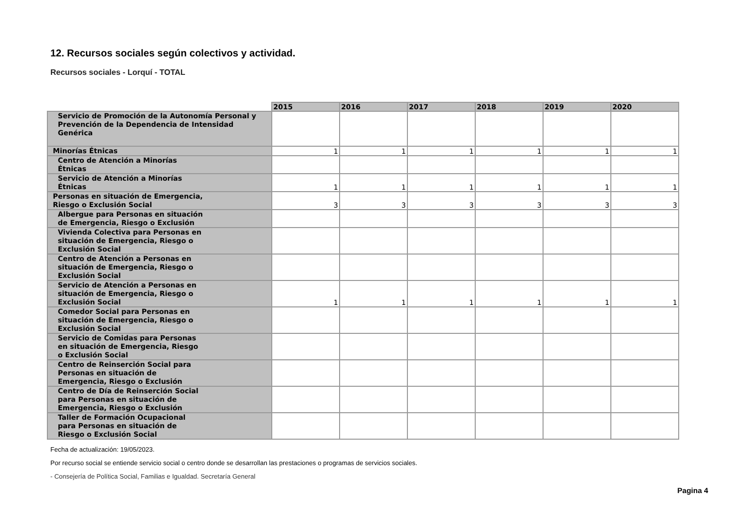12. Recursos sociales según colectivos y actividad.
Recursos sociales - Lorquí - TOTAL
| | 2015 | 2016 | 2017 | 2018 | 2019 | 2020 |
| Servicio de Promoción de la Autonomía Personal y Prevención de la Dependencia de Intensidad Genérica | | | | | | |
| Minorías Étnicas | 1 | 1 | 1 | 1 | 1 | 1 |
| Centro de Atención a Minorías Étnicas | | | | | | |
| Servicio de Atención a Minorías Étnicas | 1 | 1 | 1 | 1 | 1 | 1 |
| Personas en situación de Emergencia, Riesgo o Exclusión Social | 3 | 3 | 3 | 3 | 3 | 3 |
| Albergue para Personas en situación de Emergencia, Riesgo o Exclusión | | | | | | |
| Vivienda Colectiva para Personas en situación de Emergencia, Riesgo o Exclusión Social | | | | | | |
| Centro de Atención a Personas en situación de Emergencia, Riesgo o Exclusión Social | | | | | | |
| Servicio de Atención a Personas en situación de Emergencia, Riesgo o Exclusión Social | 1 | 1 | 1 | 1 | 1 | 1 |
| Comedor Social para Personas en situación de Emergencia, Riesgo o Exclusión Social | | | | | | |
| Servicio de Comidas para Personas en situación de Emergencia, Riesgo o Exclusión Social | | | | | | |
| Centro de Reinserción Social para Personas en situación de Emergencia, Riesgo o Exclusión | | | | | | |
| Centro de Día de Reinserción Social para Personas en situación de Emergencia, Riesgo o Exclusión | | | | | | |
| Taller de Formación Ocupacional para Personas en situación de Riesgo o Exclusión Social | | | | | | |
Fecha de actualización: 19/05/2023.
Por recurso social se entiende servicio social o centro donde se desarrollan las prestaciones o programas de servicios sociales.
- Consejería de Política Social, Familias e Igualdad. Secretaría General
Pagina 4